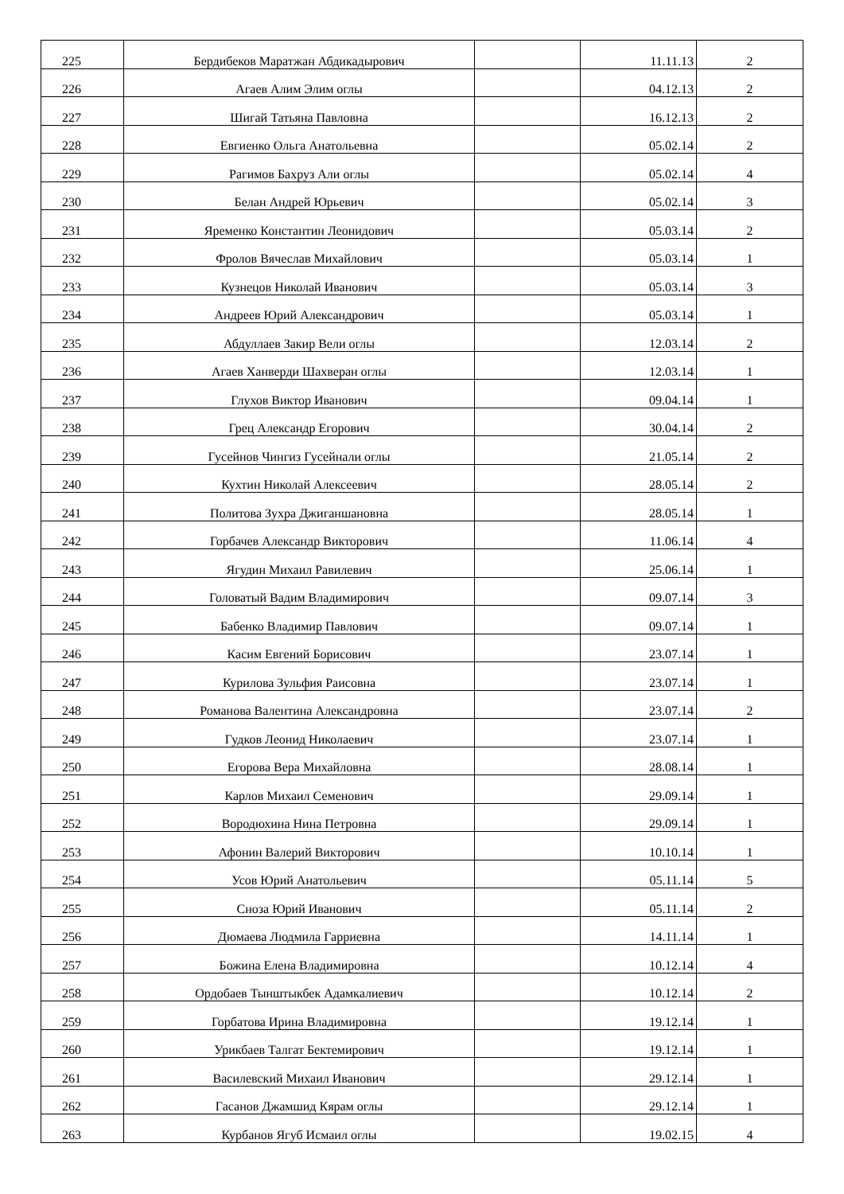| 225 | Бердибеков Маратжан Абдикадырович | | 11.11.13 | 2 |
| 226 | Агаев Алим Элим оглы | | 04.12.13 | 2 |
| 227 | Шигай Татьяна Павловна | | 16.12.13 | 2 |
| 228 | Евгиенко Ольга Анатольевна | | 05.02.14 | 2 |
| 229 | Рагимов Бахруз Али оглы | | 05.02.14 | 4 |
| 230 | Белан Андрей Юрьевич | | 05.02.14 | 3 |
| 231 | Яременко Константин Леонидович | | 05.03.14 | 2 |
| 232 | Фролов Вячеслав Михайлович | | 05.03.14 | 1 |
| 233 | Кузнецов Николай Иванович | | 05.03.14 | 3 |
| 234 | Андреев Юрий Александрович | | 05.03.14 | 1 |
| 235 | Абдуллаев Закир Вели оглы | | 12.03.14 | 2 |
| 236 | Агаев Ханверди Шахверан оглы | | 12.03.14 | 1 |
| 237 | Глухов Виктор Иванович | | 09.04.14 | 1 |
| 238 | Грец Александр Егорович | | 30.04.14 | 2 |
| 239 | Гусейнов Чингиз Гусейнали оглы | | 21.05.14 | 2 |
| 240 | Кухтин Николай Алексеевич | | 28.05.14 | 2 |
| 241 | Политова Зухра Джиганшановна | | 28.05.14 | 1 |
| 242 | Горбачев Александр Викторович | | 11.06.14 | 4 |
| 243 | Ягудин Михаил Равилевич | | 25.06.14 | 1 |
| 244 | Головатый Вадим Владимирович | | 09.07.14 | 3 |
| 245 | Бабенко Владимир Павлович | | 09.07.14 | 1 |
| 246 | Касим Евгений Борисович | | 23.07.14 | 1 |
| 247 | Курилова Зульфия Раисовна | | 23.07.14 | 1 |
| 248 | Романова Валентина Александровна | | 23.07.14 | 2 |
| 249 | Гудков Леонид Николаевич | | 23.07.14 | 1 |
| 250 | Егорова Вера Михайловна | | 28.08.14 | 1 |
| 251 | Карлов Михаил Семенович | | 29.09.14 | 1 |
| 252 | Вородюхина Нина Петровна | | 29.09.14 | 1 |
| 253 | Афонин Валерий Викторович | | 10.10.14 | 1 |
| 254 | Усов Юрий Анатольевич | | 05.11.14 | 5 |
| 255 | Сноза Юрий Иванович | | 05.11.14 | 2 |
| 256 | Дюмаева Людмила Гарриевна | | 14.11.14 | 1 |
| 257 | Божина Елена Владимировна | | 10.12.14 | 4 |
| 258 | Ордобаев Тынштыкбек Адамкалиевич | | 10.12.14 | 2 |
| 259 | Горбатова Ирина Владимировна | | 19.12.14 | 1 |
| 260 | Урикбаев Талгат Бектемирович | | 19.12.14 | 1 |
| 261 | Василевский Михаил Иванович | | 29.12.14 | 1 |
| 262 | Гасанов Джамшид Кярам оглы | | 29.12.14 | 1 |
| 263 | Курбанов Ягуб Исмаил оглы | | 19.02.15 | 4 |